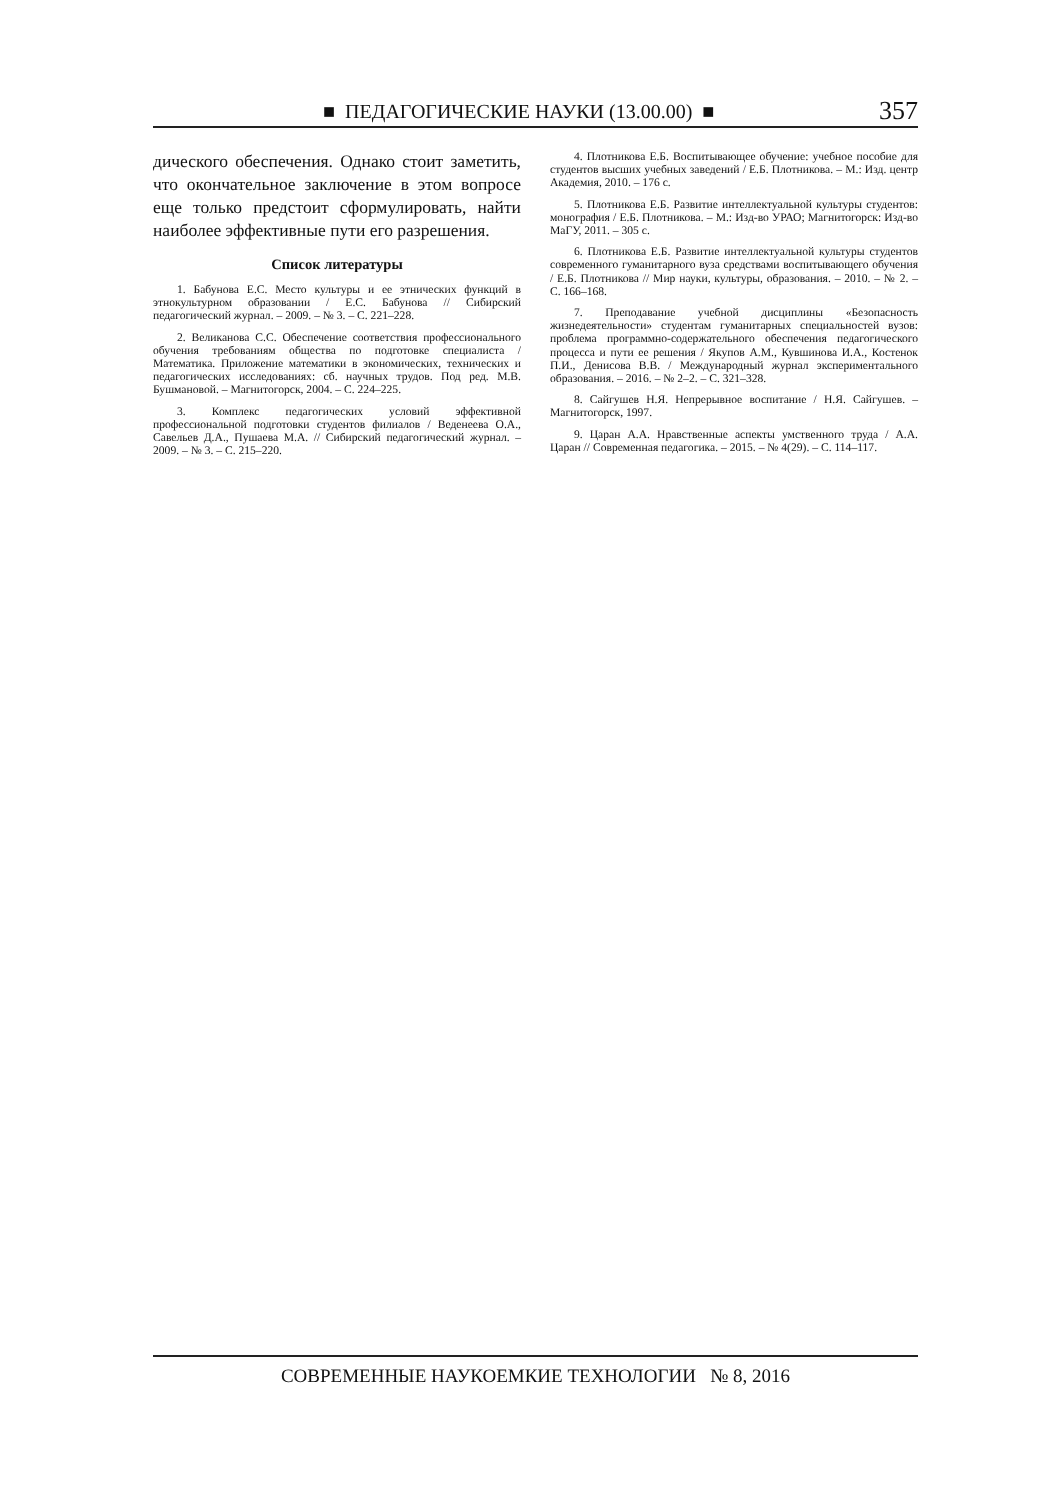■ ПЕДАГОГИЧЕСКИЕ НАУКИ (13.00.00) ■ 357
дического обеспечения. Однако стоит заметить, что окончательное заключение в этом вопросе еще только предстоит сформулировать, найти наиболее эффективные пути его разрешения.
Список литературы
1. Бабунова Е.С. Место культуры и ее этнических функций в этнокультурном образовании / Е.С. Бабунова // Сибирский педагогический журнал. – 2009. – № 3. – С. 221–228.
2. Великанова С.С. Обеспечение соответствия профессионального обучения требованиям общества по подготовке специалиста / Математика. Приложение математики в экономических, технических и педагогических исследованиях: сб. научных трудов. Под ред. М.В. Бушмановой. – Магнитогорск, 2004. – С. 224–225.
3. Комплекс педагогических условий эффективной профессиональной подготовки студентов филиалов / Веденеева О.А., Савельев Д.А., Пушаева М.А. // Сибирский педагогический журнал. – 2009. – № 3. – С. 215–220.
4. Плотникова Е.Б. Воспитывающее обучение: учебное пособие для студентов высших учебных заведений / Е.Б. Плотникова. – М.: Изд. центр Академия, 2010. – 176 с.
5. Плотникова Е.Б. Развитие интеллектуальной культуры студентов: монография / Е.Б. Плотникова. – М.: Изд-во УРАО; Магнитогорск: Изд-во МаГУ, 2011. – 305 с.
6. Плотникова Е.Б. Развитие интеллектуальной культуры студентов современного гуманитарного вуза средствами воспитывающего обучения / Е.Б. Плотникова // Мир науки, культуры, образования. – 2010. – № 2. – С. 166–168.
7. Преподавание учебной дисциплины «Безопасность жизнедеятельности» студентам гуманитарных специальностей вузов: проблема программно-содержательного обеспечения педагогического процесса и пути ее решения / Якупов А.М., Кувшинова И.А., Костенок П.И., Денисова В.В. / Международный журнал экспериментального образования. – 2016. – № 2–2. – С. 321–328.
8. Сайгушев Н.Я. Непрерывное воспитание / Н.Я. Сайгушев. – Магнитогорск, 1997.
9. Царан А.А. Нравственные аспекты умственного труда / А.А. Царан // Современная педагогика. – 2015. – № 4(29). – С. 114–117.
СОВРЕМЕННЫЕ НАУКОЕМКИЕ ТЕХНОЛОГИИ № 8, 2016